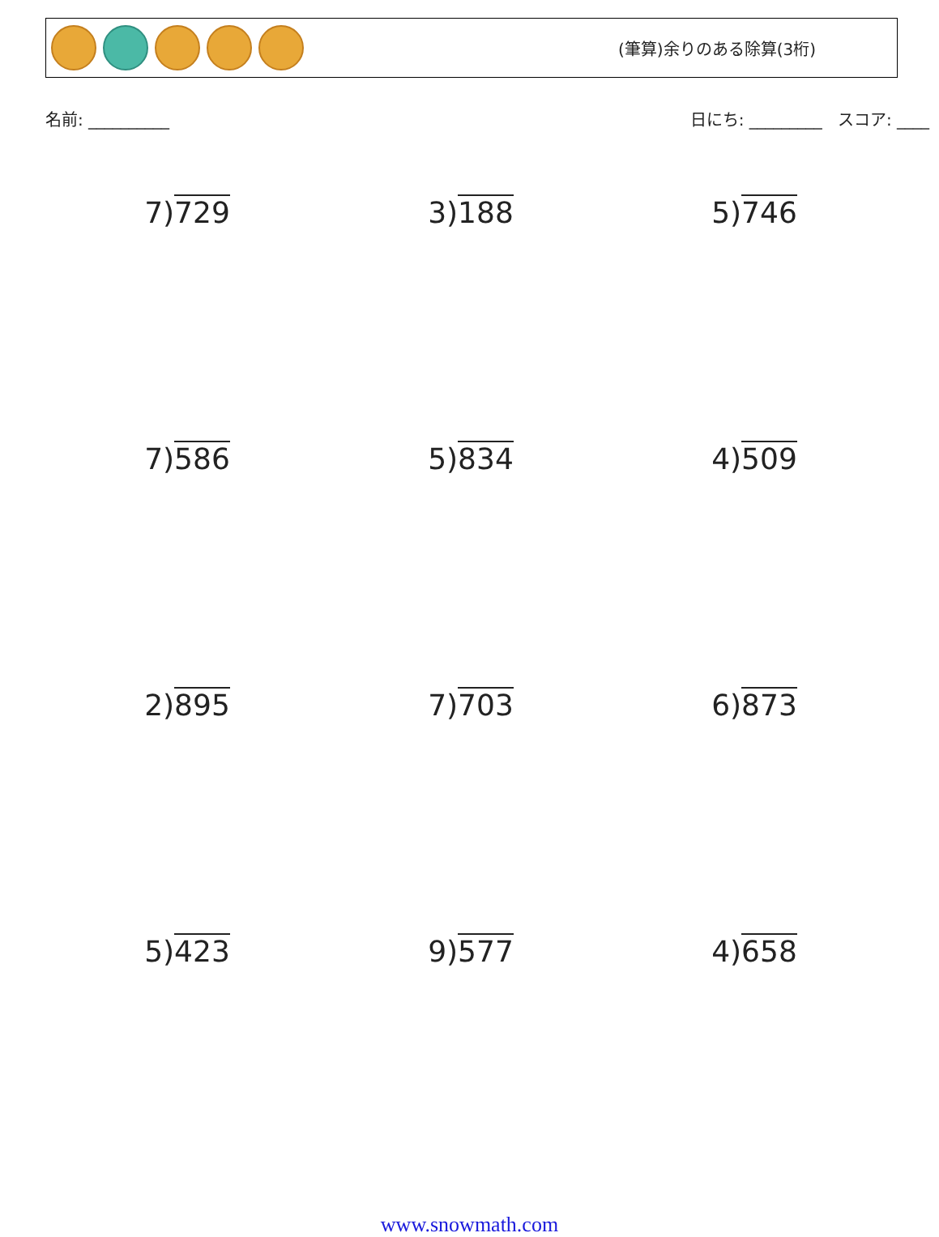(筆算)余りのある除算(3桁)
名前: __________ 日にち: _________ スコア: ____
| 7) 729 | 3) 188 | 5) 746 |
| 7) 586 | 5) 834 | 4) 509 |
| 2) 895 | 7) 703 | 6) 873 |
| 5) 423 | 9) 577 | 4) 658 |
www.snowmath.com